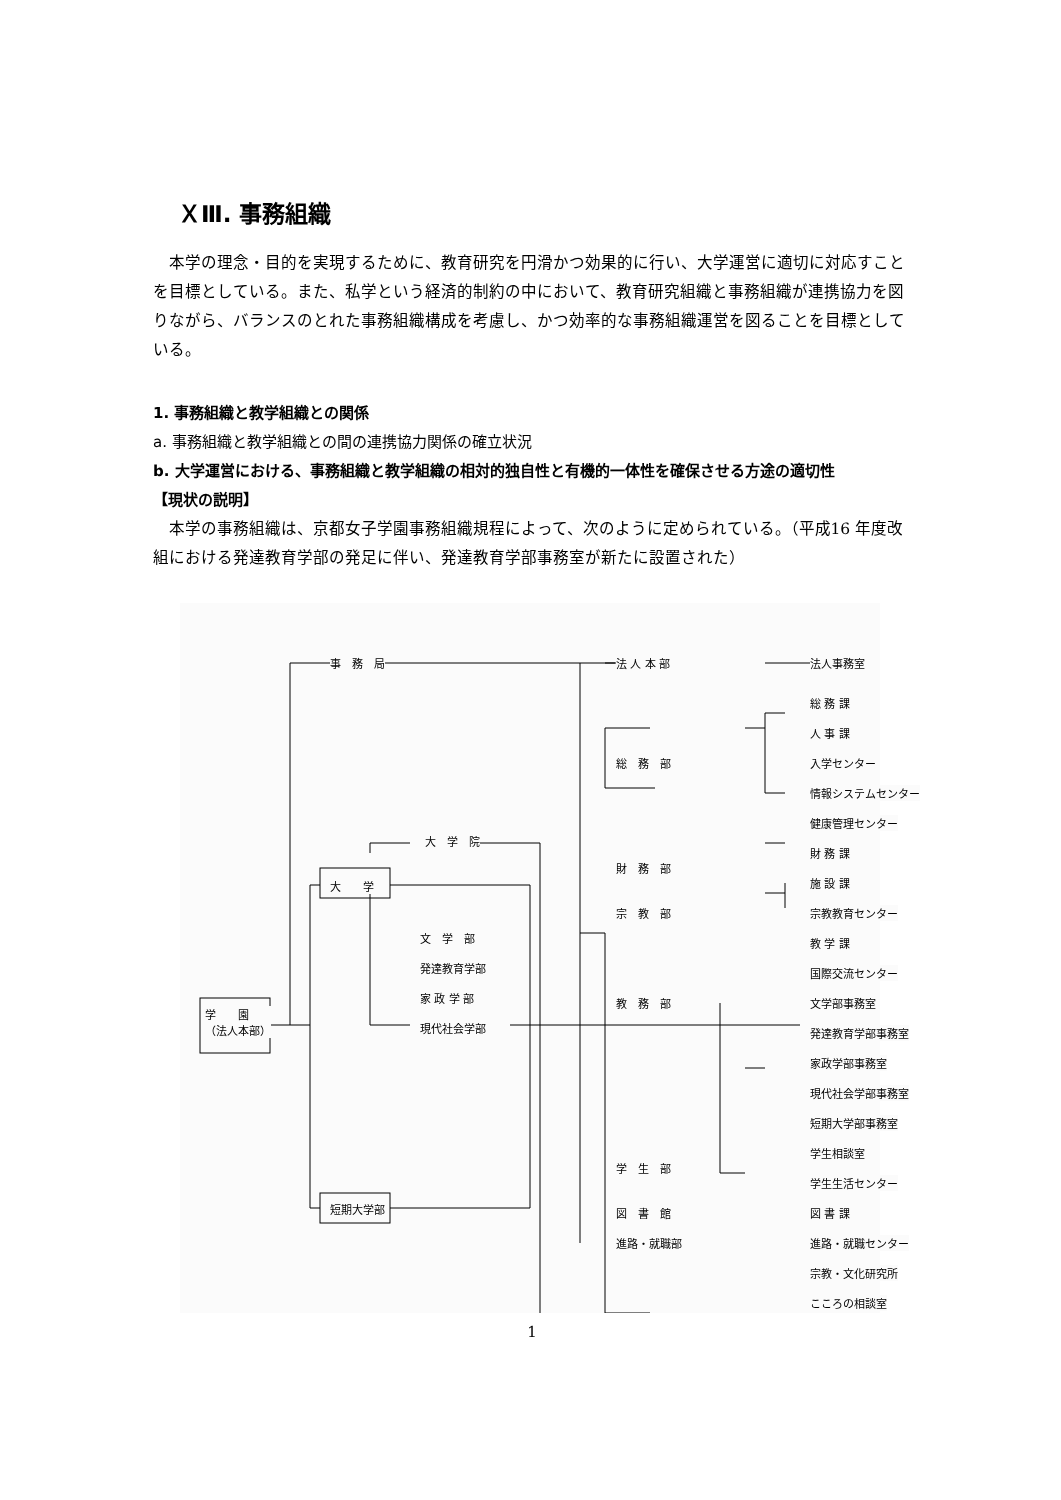ＸⅢ. 事務組織
本学の理念・目的を実現するために、教育研究を円滑かつ効果的に行い、大学運営に適切に対応すことを目標としている。また、私学という経済的制約の中において、教育研究組織と事務組織が連携協力を図りながら、バランスのとれた事務組織構成を考慮し、かつ効率的な事務組織運営を図ることを目標としている。
1. 事務組織と教学組織との関係
a. 事務組織と教学組織との間の連携協力関係の確立状況
b. 大学運営における、事務組織と教学組織の相対的独自性と有機的一体性を確保させる方途の適切性
【現状の説明】
本学の事務組織は、京都女子学園事務組織規程によって、次のように定められている。（平成16 年度改組における発達教育学部の発足に伴い、発達教育学部事務室が新たに設置された）
事　務　局 法 人 本 部 法人事務室
総 務 課
人 事 課
総　務　部 入学センター
情報システムセンター
健康管理センター
財 務 課
大　学　院
財　務　部
施 設 課 大　　学
宗　教　部 宗教教育センター
文　学　部 教 学 課
発達教育学部 国際交流センター
学　　園
（法人本部）
家 政 学 部 教　務　部 文学部事務室
現代社会学部 発達教育学部事務室
家政学部事務室
現代社会学部事務室
短期大学部
短期大学部事務室
学生相談室
学　生　部
学生生活センター
図　書　館 図 書 課
進路・就職部 進路・就職センター
宗教・文化研究所
こころの相談室
1